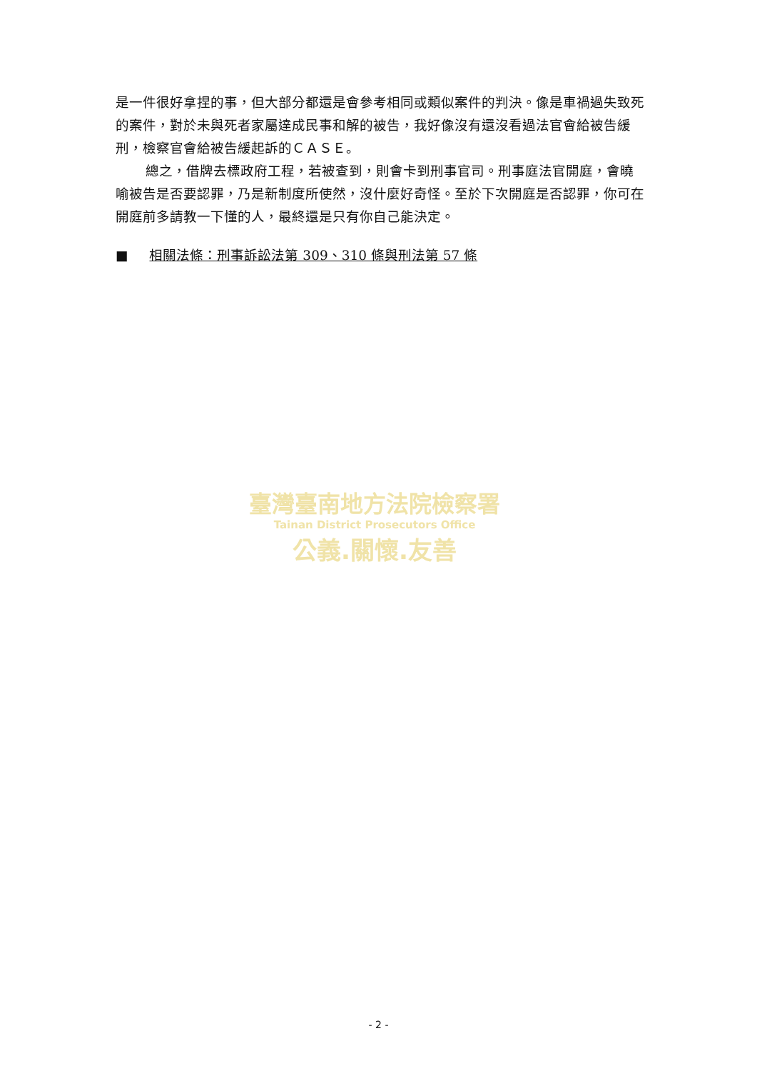是一件很好拿捏的事，但大部分都還是會參考相同或類似案件的判決。像是車禍過失致死的案件，對於未與死者家屬達成民事和解的被告，我好像沒有還沒看過法官會給被告緩刑，檢察官會給被告緩起訴的ＣＡＳＥ。
總之，借牌去標政府工程，若被查到，則會卡到刑事官司。刑事庭法官開庭，會曉喻被告是否要認罪，乃是新制度所使然，沒什麼好奇怪。至於下次開庭是否認罪，你可在開庭前多請教一下懂的人，最終還是只有你自己能決定。
■ 相關法條：刑事訴訟法第 309、310 條與刑法第 57 條
臺灣臺南地方法院檢察署
Tainan District Prosecutors Office
公義.關懷.友善
- 2 -